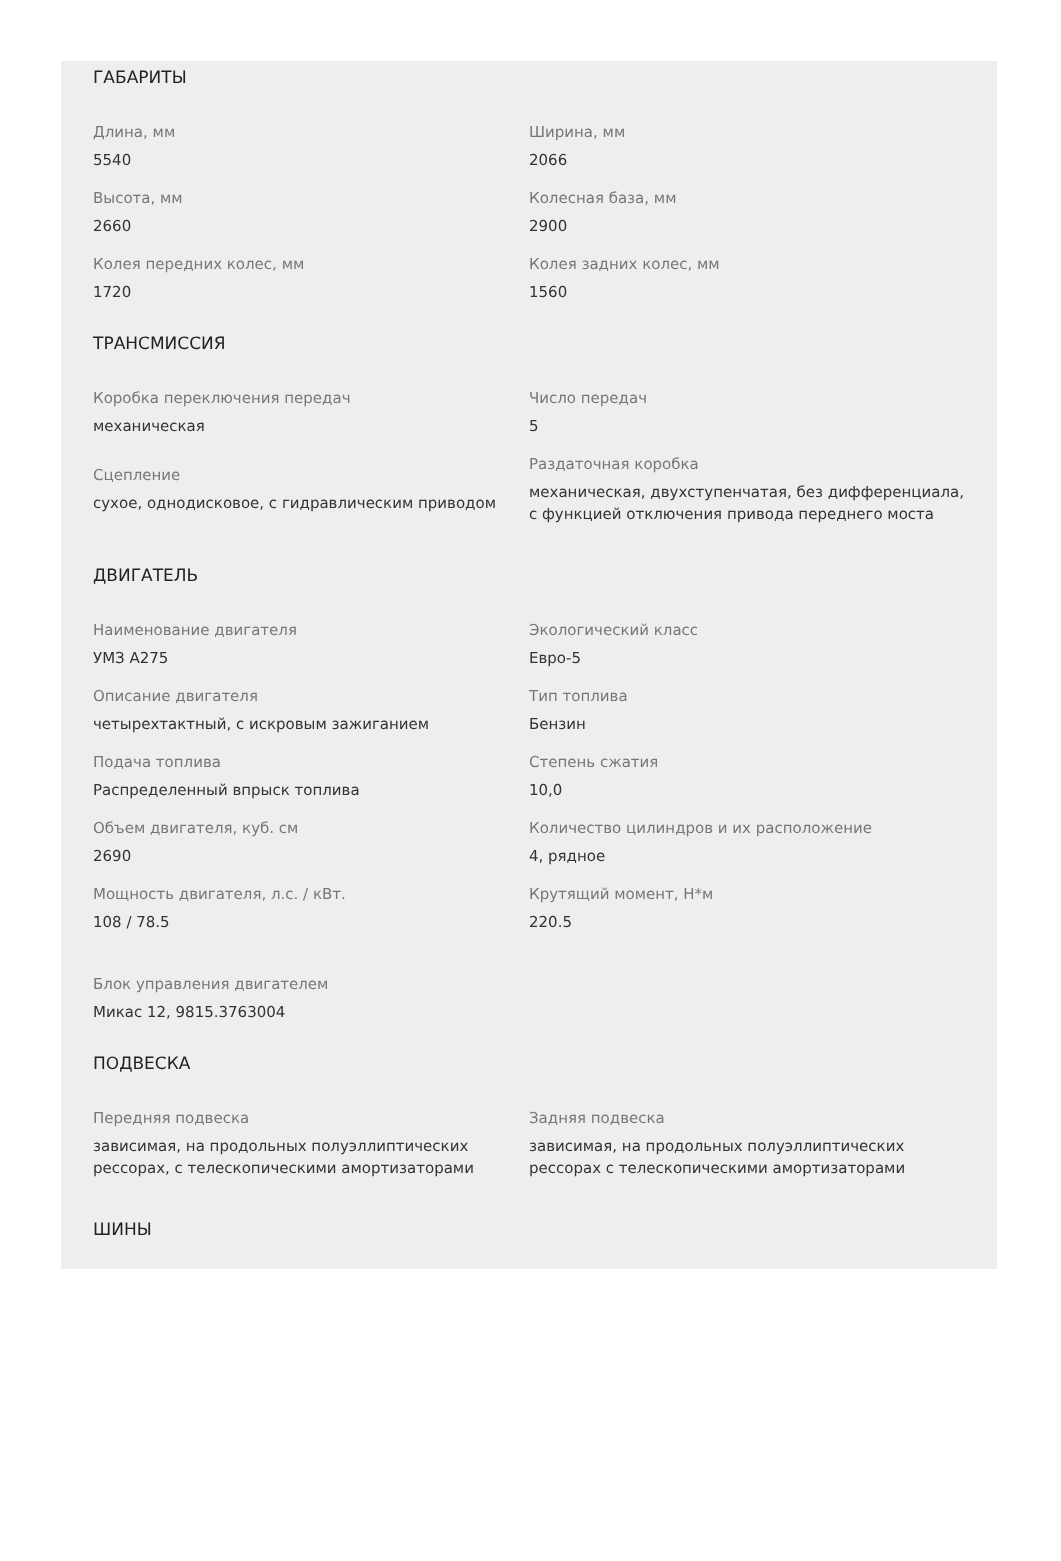ГАБАРИТЫ
Длина, мм
5540
Ширина, мм
2066
Высота, мм
2660
Колесная база, мм
2900
Колея передних колес, мм
1720
Колея задних колес, мм
1560
ТРАНСМИССИЯ
Коробка переключения передач
механическая
Число передач
5
Сцепление
сухое, однодисковое, с гидравлическим приводом
Раздаточная коробка
механическая, двухступенчатая, без дифференциала, с функцией отключения привода переднего моста
ДВИГАТЕЛЬ
Наименование двигателя
УМЗ А275
Экологический класс
Евро-5
Описание двигателя
четырехтактный, с искровым зажиганием
Тип топлива
Бензин
Подача топлива
Распределенный впрыск топлива
Степень сжатия
10,0
Объем двигателя, куб. см
2690
Количество цилиндров и их расположение
4, рядное
Мощность двигателя, л.с. / кВт.
108 / 78.5
Крутящий момент, Н*м
220.5
Блок управления двигателем
Микас 12, 9815.3763004
ПОДВЕСКА
Передняя подвеска
зависимая, на продольных полуэллиптических рессорах, с телескопическими амортизаторами
Задняя подвеска
зависимая, на продольных полуэллиптических рессорах с телескопическими амортизаторами
ШИНЫ